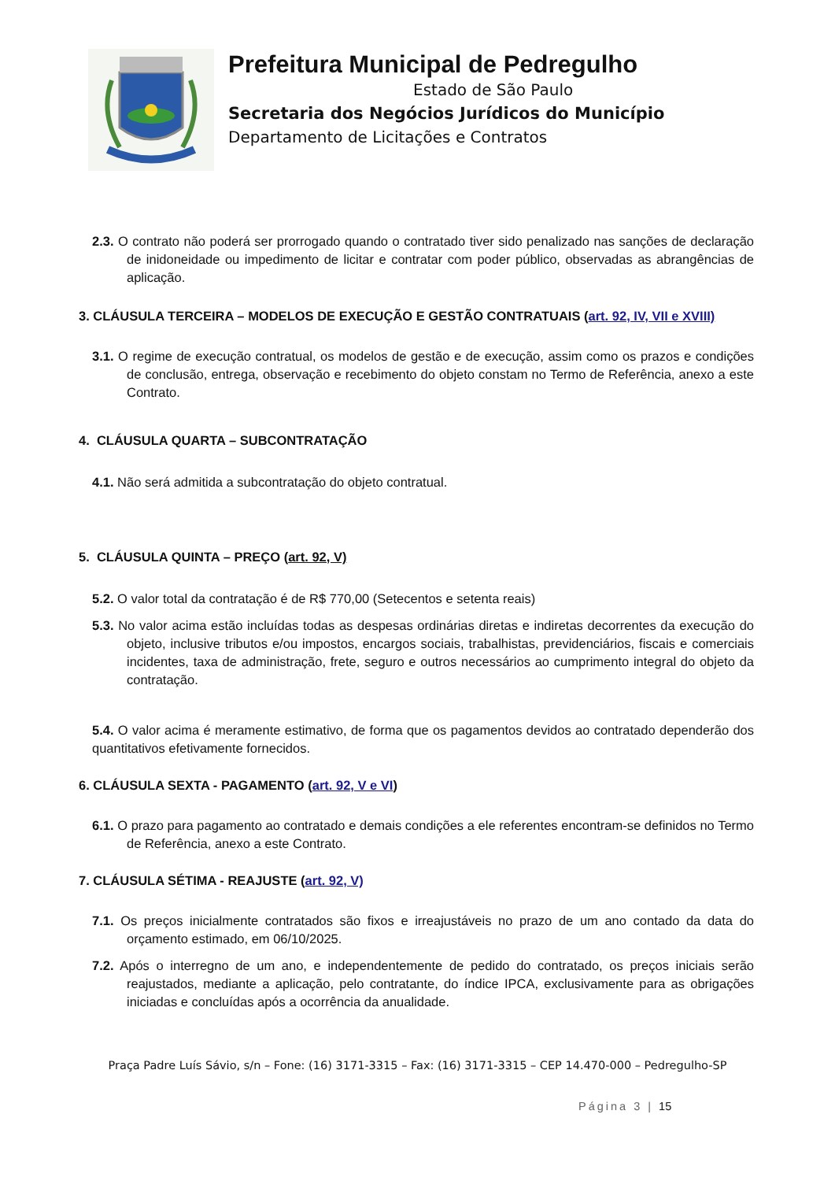Prefeitura Municipal de Pedregulho
Estado de São Paulo
Secretaria dos Negócios Jurídicos do Município
Departamento de Licitações e Contratos
2.3. O contrato não poderá ser prorrogado quando o contratado tiver sido penalizado nas sanções de declaração de inidoneidade ou impedimento de licitar e contratar com poder público, observadas as abrangências de aplicação.
3. CLÁUSULA TERCEIRA – MODELOS DE EXECUÇÃO E GESTÃO CONTRATUAIS (art. 92, IV, VII e XVIII)
3.1. O regime de execução contratual, os modelos de gestão e de execução, assim como os prazos e condições de conclusão, entrega, observação e recebimento do objeto constam no Termo de Referência, anexo a este Contrato.
4. CLÁUSULA QUARTA – SUBCONTRATAÇÃO
4.1. Não será admitida a subcontratação do objeto contratual.
5. CLÁUSULA QUINTA – PREÇO (art. 92, V)
5.2. O valor total da contratação é de R$ 770,00 (Setecentos e setenta reais)
5.3. No valor acima estão incluídas todas as despesas ordinárias diretas e indiretas decorrentes da execução do objeto, inclusive tributos e/ou impostos, encargos sociais, trabalhistas, previdenciários, fiscais e comerciais incidentes, taxa de administração, frete, seguro e outros necessários ao cumprimento integral do objeto da contratação.
5.4. O valor acima é meramente estimativo, de forma que os pagamentos devidos ao contratado dependerão dos quantitativos efetivamente fornecidos.
6. CLÁUSULA SEXTA - PAGAMENTO (art. 92, V e VI)
6.1. O prazo para pagamento ao contratado e demais condições a ele referentes encontram-se definidos no Termo de Referência, anexo a este Contrato.
7. CLÁUSULA SÉTIMA - REAJUSTE (art. 92, V)
7.1. Os preços inicialmente contratados são fixos e irreajustáveis no prazo de um ano contado da data do orçamento estimado, em 06/10/2025.
7.2. Após o interregno de um ano, e independentemente de pedido do contratado, os preços iniciais serão reajustados, mediante a aplicação, pelo contratante, do índice IPCA, exclusivamente para as obrigações iniciadas e concluídas após a ocorrência da anualidade.
Praça Padre Luís Sávio, s/n – Fone: (16) 3171-3315 – Fax: (16) 3171-3315 – CEP 14.470-000 – Pedregulho-SP
Página 3 | 15